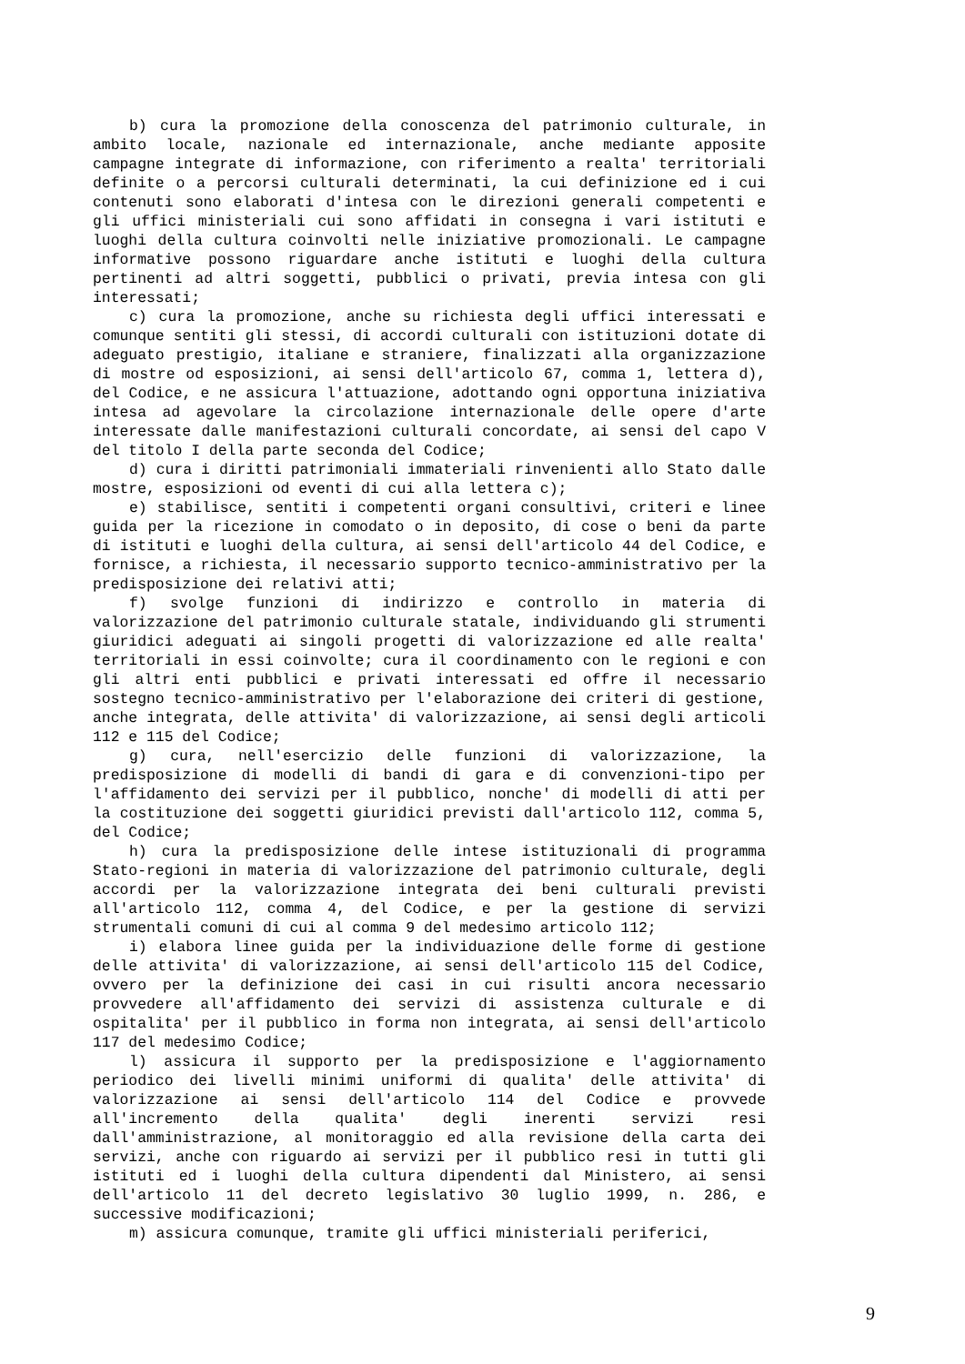b) cura la promozione della conoscenza del patrimonio culturale, in ambito locale, nazionale ed internazionale, anche mediante apposite campagne integrate di informazione, con riferimento a realta' territoriali definite o a percorsi culturali determinati, la cui definizione ed i cui contenuti sono elaborati d'intesa con le direzioni generali competenti e gli uffici ministeriali cui sono affidati in consegna i vari istituti e luoghi della cultura coinvolti nelle iniziative promozionali. Le campagne informative possono riguardare anche istituti e luoghi della cultura pertinenti ad altri soggetti, pubblici o privati, previa intesa con gli interessati;
c) cura la promozione, anche su richiesta degli uffici interessati e comunque sentiti gli stessi, di accordi culturali con istituzioni dotate di adeguato prestigio, italiane e straniere, finalizzati alla organizzazione di mostre od esposizioni, ai sensi dell'articolo 67, comma 1, lettera d), del Codice, e ne assicura l'attuazione, adottando ogni opportuna iniziativa intesa ad agevolare la circolazione internazionale delle opere d'arte interessate dalle manifestazioni culturali concordate, ai sensi del capo V del titolo I della parte seconda del Codice;
d) cura i diritti patrimoniali immateriali rinvenienti allo Stato dalle mostre, esposizioni od eventi di cui alla lettera c);
e) stabilisce, sentiti i competenti organi consultivi, criteri e linee guida per la ricezione in comodato o in deposito, di cose o beni da parte di istituti e luoghi della cultura, ai sensi dell'articolo 44 del Codice, e fornisce, a richiesta, il necessario supporto tecnico-amministrativo per la predisposizione dei relativi atti;
f) svolge funzioni di indirizzo e controllo in materia di valorizzazione del patrimonio culturale statale, individuando gli strumenti giuridici adeguati ai singoli progetti di valorizzazione ed alle realta' territoriali in essi coinvolte; cura il coordinamento con le regioni e con gli altri enti pubblici e privati interessati ed offre il necessario sostegno tecnico-amministrativo per l'elaborazione dei criteri di gestione, anche integrata, delle attivita' di valorizzazione, ai sensi degli articoli 112 e 115 del Codice;
g) cura, nell'esercizio delle funzioni di valorizzazione, la predisposizione di modelli di bandi di gara e di convenzioni-tipo per l'affidamento dei servizi per il pubblico, nonche' di modelli di atti per la costituzione dei soggetti giuridici previsti dall'articolo 112, comma 5, del Codice;
h) cura la predisposizione delle intese istituzionali di programma Stato-regioni in materia di valorizzazione del patrimonio culturale, degli accordi per la valorizzazione integrata dei beni culturali previsti all'articolo 112, comma 4, del Codice, e per la gestione di servizi strumentali comuni di cui al comma 9 del medesimo articolo 112;
i) elabora linee guida per la individuazione delle forme di gestione delle attivita' di valorizzazione, ai sensi dell'articolo 115 del Codice, ovvero per la definizione dei casi in cui risulti ancora necessario provvedere all'affidamento dei servizi di assistenza culturale e di ospitalita' per il pubblico in forma non integrata, ai sensi dell'articolo 117 del medesimo Codice;
l) assicura il supporto per la predisposizione e l'aggiornamento periodico dei livelli minimi uniformi di qualita' delle attivita' di valorizzazione ai sensi dell'articolo 114 del Codice e provvede all'incremento della qualita' degli inerenti servizi resi dall'amministrazione, al monitoraggio ed alla revisione della carta dei servizi, anche con riguardo ai servizi per il pubblico resi in tutti gli istituti ed i luoghi della cultura dipendenti dal Ministero, ai sensi dell'articolo 11 del decreto legislativo 30 luglio 1999, n. 286, e successive modificazioni;
m) assicura comunque, tramite gli uffici ministeriali periferici,
9